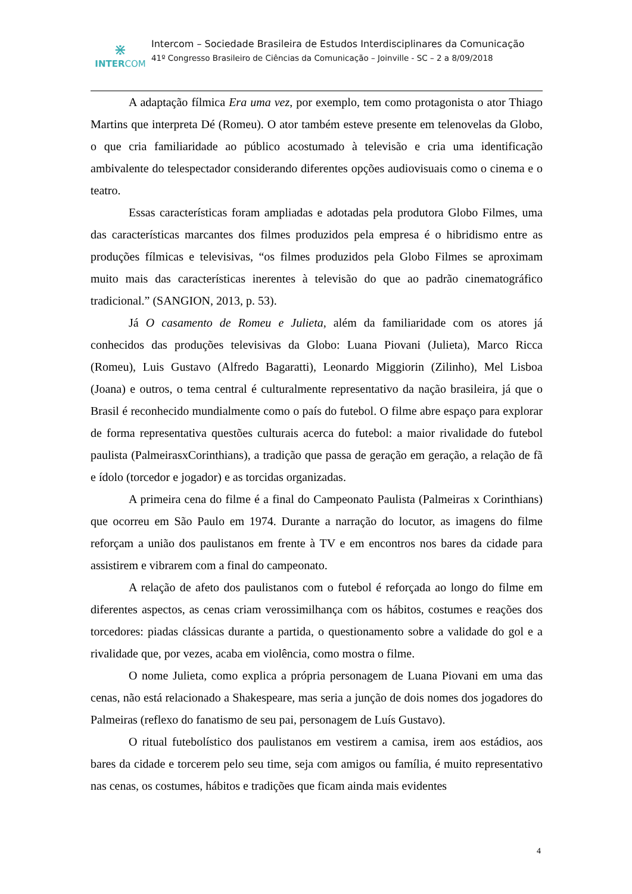⋇
INTERCOM
Intercom – Sociedade Brasileira de Estudos Interdisciplinares da Comunicação
41º Congresso Brasileiro de Ciências da Comunicação – Joinville - SC – 2 a 8/09/2018
A adaptação fílmica Era uma vez, por exemplo, tem como protagonista o ator Thiago Martins que interpreta Dé (Romeu). O ator também esteve presente em telenovelas da Globo, o que cria familiaridade ao público acostumado à televisão e cria uma identificação ambivalente do telespectador considerando diferentes opções audiovisuais como o cinema e o teatro.
Essas características foram ampliadas e adotadas pela produtora Globo Filmes, uma das características marcantes dos filmes produzidos pela empresa é o hibridismo entre as produções fílmicas e televisivas, “os filmes produzidos pela Globo Filmes se aproximam muito mais das características inerentes à televisão do que ao padrão cinematográfico tradicional.” (SANGION, 2013, p. 53).
Já O casamento de Romeu e Julieta, além da familiaridade com os atores já conhecidos das produções televisivas da Globo: Luana Piovani (Julieta), Marco Ricca (Romeu), Luis Gustavo (Alfredo Bagaratti), Leonardo Miggiorin (Zilinho), Mel Lisboa (Joana) e outros, o tema central é culturalmente representativo da nação brasileira, já que o Brasil é reconhecido mundialmente como o país do futebol. O filme abre espaço para explorar de forma representativa questões culturais acerca do futebol: a maior rivalidade do futebol paulista (PalmeirasxCorinthians), a tradição que passa de geração em geração, a relação de fã e ídolo (torcedor e jogador) e as torcidas organizadas.
A primeira cena do filme é a final do Campeonato Paulista (Palmeiras x Corinthians) que ocorreu em São Paulo em 1974. Durante a narração do locutor, as imagens do filme reforçam a união dos paulistanos em frente à TV e em encontros nos bares da cidade para assistirem e vibrarem com a final do campeonato.
A relação de afeto dos paulistanos com o futebol é reforçada ao longo do filme em diferentes aspectos, as cenas criam verossimilhança com os hábitos, costumes e reações dos torcedores: piadas clássicas durante a partida, o questionamento sobre a validade do gol e a rivalidade que, por vezes, acaba em violência, como mostra o filme.
O nome Julieta, como explica a própria personagem de Luana Piovani em uma das cenas, não está relacionado a Shakespeare, mas seria a junção de dois nomes dos jogadores do Palmeiras (reflexo do fanatismo de seu pai, personagem de Luís Gustavo).
O ritual futebolístico dos paulistanos em vestirem a camisa, irem aos estádios, aos bares da cidade e torcerem pelo seu time, seja com amigos ou família, é muito representativo nas cenas, os costumes, hábitos e tradições que ficam ainda mais evidentes
4